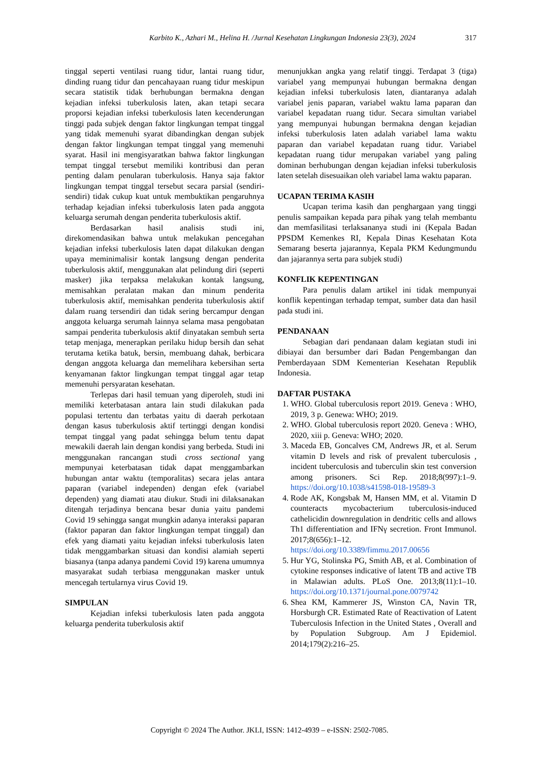317 Karbito K., Azhari M., Helina H. /Jurnal Kesehatan Lingkungan Indonesia 23(3), 2024
tinggal seperti ventilasi ruang tidur, lantai ruang tidur, dinding ruang tidur dan pencahayaan ruang tidur meskipun secara statistik tidak berhubungan bermakna dengan kejadian infeksi tuberkulosis laten, akan tetapi secara proporsi kejadian infeksi tuberkulosis laten kecenderungan tinggi pada subjek dengan faktor lingkungan tempat tinggal yang tidak memenuhi syarat dibandingkan dengan subjek dengan faktor lingkungan tempat tinggal yang memenuhi syarat. Hasil ini mengisyaratkan bahwa faktor lingkungan tempat tinggal tersebut memiliki kontribusi dan peran penting dalam penularan tuberkulosis. Hanya saja faktor lingkungan tempat tinggal tersebut secara parsial (sendiri-sendiri) tidak cukup kuat untuk membuktikan pengaruhnya terhadap kejadian infeksi tuberkulosis laten pada anggota keluarga serumah dengan penderita tuberkulosis aktif.
Berdasarkan hasil analisis studi ini, direkomendasikan bahwa untuk melakukan pencegahan kejadian infeksi tuberkulosis laten dapat dilakukan dengan upaya meminimalisir kontak langsung dengan penderita tuberkulosis aktif, menggunakan alat pelindung diri (seperti masker) jika terpaksa melakukan kontak langsung, memisahkan peralatan makan dan minum penderita tuberkulosis aktif, memisahkan penderita tuberkulosis aktif dalam ruang tersendiri dan tidak sering bercampur dengan anggota keluarga serumah lainnya selama masa pengobatan sampai penderita tuberkulosis aktif dinyatakan sembuh serta tetap menjaga, menerapkan perilaku hidup bersih dan sehat terutama ketika batuk, bersin, membuang dahak, berbicara dengan anggota keluarga dan memelihara kebersihan serta kenyamanan faktor lingkungan tempat tinggal agar tetap memenuhi persyaratan kesehatan.
Terlepas dari hasil temuan yang diperoleh, studi ini memiliki keterbatasan antara lain studi dilakukan pada populasi tertentu dan terbatas yaitu di daerah perkotaan dengan kasus tuberkulosis aktif tertinggi dengan kondisi tempat tinggal yang padat sehingga belum tentu dapat mewakili daerah lain dengan kondisi yang berbeda. Studi ini menggunakan rancangan studi cross sectional yang mempunyai keterbatasan tidak dapat menggambarkan hubungan antar waktu (temporalitas) secara jelas antara paparan (variabel independen) dengan efek (variabel dependen) yang diamati atau diukur. Studi ini dilaksanakan ditengah terjadinya bencana besar dunia yaitu pandemi Covid 19 sehingga sangat mungkin adanya interaksi paparan (faktor paparan dan faktor lingkungan tempat tinggal) dan efek yang diamati yaitu kejadian infeksi tuberkulosis laten tidak menggambarkan situasi dan kondisi alamiah seperti biasanya (tanpa adanya pandemi Covid 19) karena umumnya masyarakat sudah terbiasa menggunakan masker untuk mencegah tertularnya virus Covid 19.
SIMPULAN
Kejadian infeksi tuberkulosis laten pada anggota keluarga penderita tuberkulosis aktif
menunjukkan angka yang relatif tinggi. Terdapat 3 (tiga) variabel yang mempunyai hubungan bermakna dengan kejadian infeksi tuberkulosis laten, diantaranya adalah variabel jenis paparan, variabel waktu lama paparan dan variabel kepadatan ruang tidur. Secara simultan variabel yang mempunyai hubungan bermakna dengan kejadian infeksi tuberkulosis laten adalah variabel lama waktu paparan dan variabel kepadatan ruang tidur. Variabel kepadatan ruang tidur merupakan variabel yang paling dominan berhubungan dengan kejadian infeksi tuberkulosis laten setelah disesuaikan oleh variabel lama waktu paparan.
UCAPAN TERIMA KASIH
Ucapan terima kasih dan penghargaan yang tinggi penulis sampaikan kepada para pihak yang telah membantu dan memfasilitasi terlaksananya studi ini (Kepala Badan PPSDM Kemenkes RI, Kepala Dinas Kesehatan Kota Semarang beserta jajarannya, Kepala PKM Kedungmundu dan jajarannya serta para subjek studi)
KONFLIK KEPENTINGAN
Para penulis dalam artikel ini tidak mempunyai konflik kepentingan terhadap tempat, sumber data dan hasil pada studi ini.
PENDANAAN
Sebagian dari pendanaan dalam kegiatan studi ini dibiayai dan bersumber dari Badan Pengembangan dan Pemberdayaan SDM Kementerian Kesehatan Republik Indonesia.
DAFTAR PUSTAKA
1. WHO. Global tuberculosis report 2019. Geneva : WHO, 2019, 3 p. Genewa: WHO; 2019.
2. WHO. Global tuberculosis report 2020. Geneva : WHO, 2020, xiii p. Geneva: WHO; 2020.
3. Maceda EB, Goncalves CM, Andrews JR, et al. Serum vitamin D levels and risk of prevalent tuberculosis , incident tuberculosis and tuberculin skin test conversion among prisoners. Sci Rep. 2018;8(997):1–9. https://doi.org/10.1038/s41598-018-19589-3
4. Rode AK, Kongsbak M, Hansen MM, et al. Vitamin D counteracts mycobacterium tuberculosis-induced cathelicidin downregulation in dendritic cells and allows Th1 differentiation and IFNγ secretion. Front Immunol. 2017;8(656):1–12. https://doi.org/10.3389/fimmu.2017.00656
5. Hur YG, Stolinska PG, Smith AB, et al. Combination of cytokine responses indicative of latent TB and active TB in Malawian adults. PLoS One. 2013;8(11):1–10. https://doi.org/10.1371/journal.pone.0079742
6. Shea KM, Kammerer JS, Winston CA, Navin TR, Horsburgh CR. Estimated Rate of Reactivation of Latent Tuberculosis Infection in the United States , Overall and by Population Subgroup. Am J Epidemiol. 2014;179(2):216–25.
Copyright © 2024 The Author. JKLI, ISSN: 1412-4939 – e-ISSN: 2502-7085.